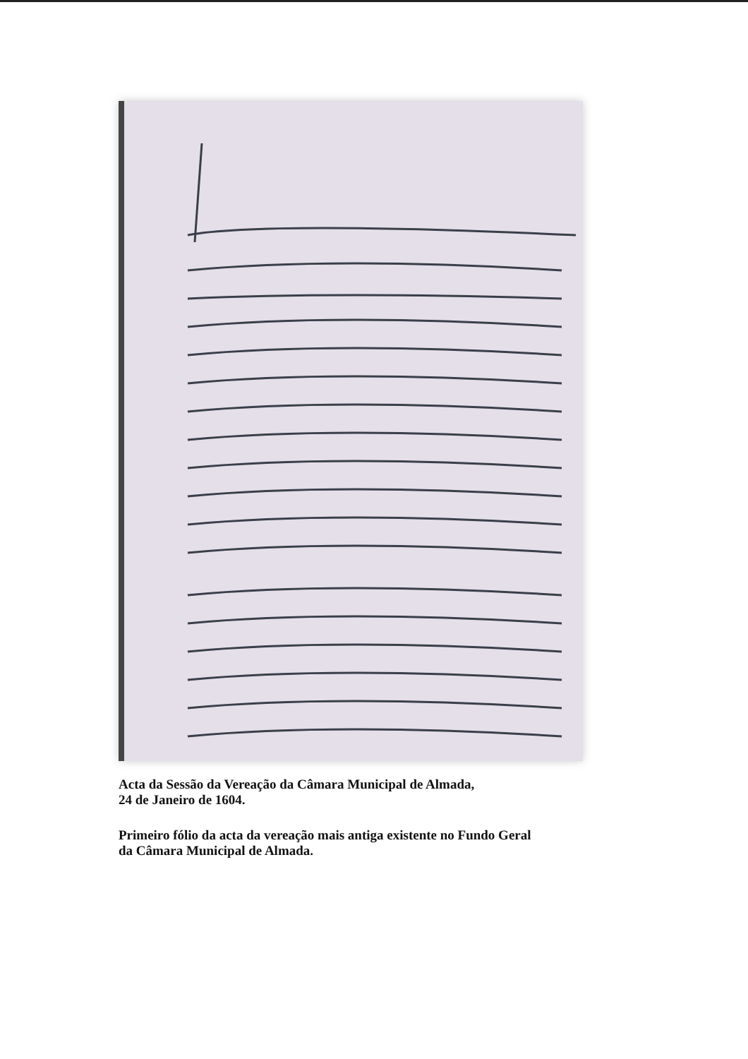Acta da Sessão da Vereação da Câmara Municipal de Almada,
24 de Janeiro de 1604.
Primeiro fólio da acta da vereação mais antiga existente no Fundo Geral
da Câmara Municipal de Almada.